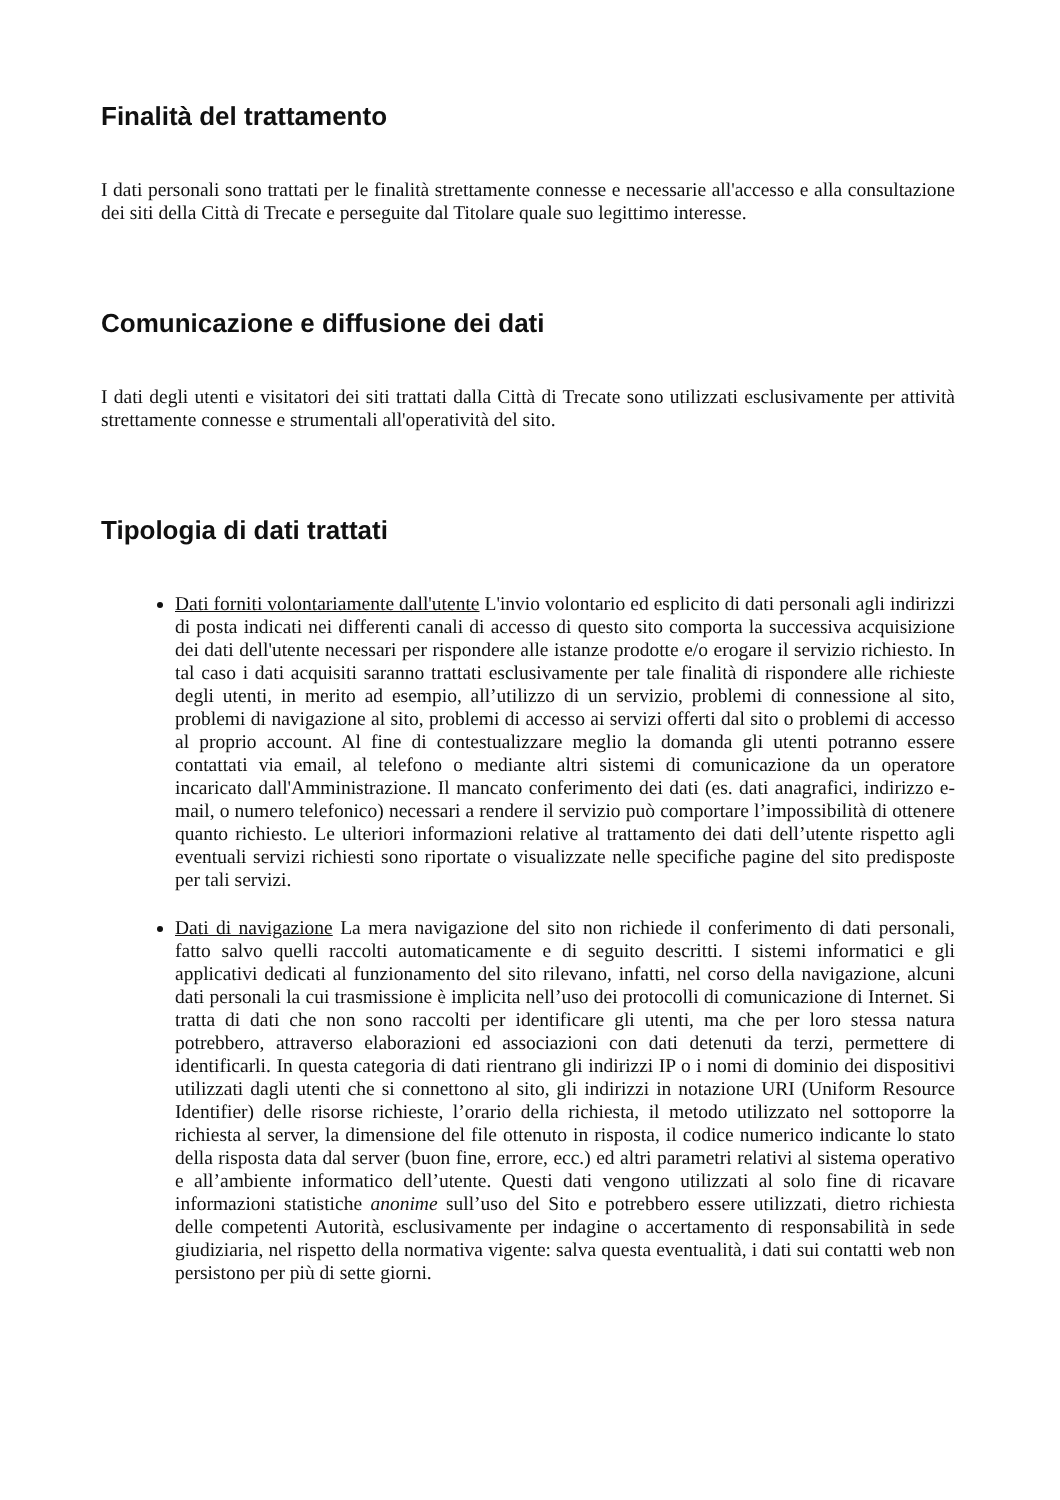Finalità del trattamento
I dati personali sono trattati per le finalità strettamente connesse e necessarie all'accesso e alla consultazione dei siti della Città di Trecate e perseguite dal Titolare quale suo legittimo interesse.
Comunicazione e diffusione dei dati
I dati degli utenti e visitatori dei siti trattati dalla Città di Trecate sono utilizzati esclusivamente per attività strettamente connesse e strumentali all'operatività del sito.
Tipologia di dati trattati
Dati forniti volontariamente dall'utente L'invio volontario ed esplicito di dati personali agli indirizzi di posta indicati nei differenti canali di accesso di questo sito comporta la successiva acquisizione dei dati dell'utente necessari per rispondere alle istanze prodotte e/o erogare il servizio richiesto. In tal caso i dati acquisiti saranno trattati esclusivamente per tale finalità di rispondere alle richieste degli utenti, in merito ad esempio, all’utilizzo di un servizio, problemi di connessione al sito, problemi di navigazione al sito, problemi di accesso ai servizi offerti dal sito o problemi di accesso al proprio account. Al fine di contestualizzare meglio la domanda gli utenti potranno essere contattati via email, al telefono o mediante altri sistemi di comunicazione da un operatore incaricato dall'Amministrazione. Il mancato conferimento dei dati (es. dati anagrafici, indirizzo e-mail, o numero telefonico) necessari a rendere il servizio può comportare l’impossibilità di ottenere quanto richiesto. Le ulteriori informazioni relative al trattamento dei dati dell’utente rispetto agli eventuali servizi richiesti sono riportate o visualizzate nelle specifiche pagine del sito predisposte per tali servizi.
Dati di navigazione La mera navigazione del sito non richiede il conferimento di dati personali, fatto salvo quelli raccolti automaticamente e di seguito descritti. I sistemi informatici e gli applicativi dedicati al funzionamento del sito rilevano, infatti, nel corso della navigazione, alcuni dati personali la cui trasmissione è implicita nell’uso dei protocolli di comunicazione di Internet. Si tratta di dati che non sono raccolti per identificare gli utenti, ma che per loro stessa natura potrebbero, attraverso elaborazioni ed associazioni con dati detenuti da terzi, permettere di identificarli. In questa categoria di dati rientrano gli indirizzi IP o i nomi di dominio dei dispositivi utilizzati dagli utenti che si connettono al sito, gli indirizzi in notazione URI (Uniform Resource Identifier) delle risorse richieste, l’orario della richiesta, il metodo utilizzato nel sottoporre la richiesta al server, la dimensione del file ottenuto in risposta, il codice numerico indicante lo stato della risposta data dal server (buon fine, errore, ecc.) ed altri parametri relativi al sistema operativo e all’ambiente informatico dell’utente. Questi dati vengono utilizzati al solo fine di ricavare informazioni statistiche anonime sull’uso del Sito e potrebbero essere utilizzati, dietro richiesta delle competenti Autorità, esclusivamente per indagine o accertamento di responsabilità in sede giudiziaria, nel rispetto della normativa vigente: salva questa eventualità, i dati sui contatti web non persistono per più di sette giorni.